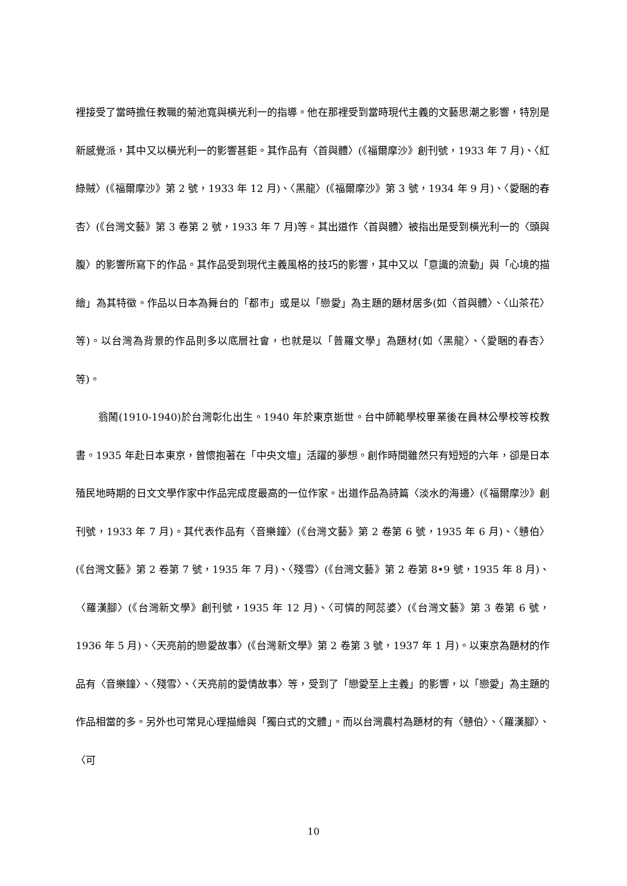裡接受了當時擔任教職的菊池寬與橫光利一的指導。他在那裡受到當時現代主義的文藝思潮之影響，特別是新感覺派，其中又以橫光利一的影響甚鉅。其作品有〈首與體〉(《福爾摩沙》創刊號，1933 年 7 月)、〈紅綠賊〉(《福爾摩沙》第 2 號，1933 年 12 月)、〈黑龍〉(《福爾摩沙》第 3 號，1934 年 9 月)、〈愛睏的春杏〉(《台灣文藝》第 3 卷第 2 號，1933 年 7 月)等。其出道作〈首與體〉被指出是受到橫光利一的〈頭與腹〉的影響所寫下的作品。其作品受到現代主義風格的技巧的影響，其中又以「意識的流動」與「心境的描繪」為其特徵。作品以日本為舞台的「都市」或是以「戀愛」為主題的題材居多(如〈首與體〉、〈山茶花〉等)。以台灣為背景的作品則多以底層社會，也就是以「普羅文學」為題材(如〈黑龍〉、〈愛睏的春杏〉等)。
翁鬧(1910-1940)於台灣彰化出生。1940 年於東京逝世。台中師範學校畢業後在員林公學校等校教書。1935 年赴日本東京，曾懷抱著在「中央文壇」活躍的夢想。創作時間雖然只有短短的六年，卻是日本殖民地時期的日文文學作家中作品完成度最高的一位作家。出道作品為詩篇〈淡水的海邊〉(《福爾摩沙》創刊號，1933 年 7 月)。其代表作品有〈音樂鐘〉(《台灣文藝》第 2 卷第 6 號，1935 年 6 月)、〈戇伯〉(《台灣文藝》第 2 卷第 7 號，1935 年 7 月)、〈殘雪〉(《台灣文藝》第 2 卷第 8•9 號，1935 年 8 月)、〈羅漢腳〉(《台灣新文學》創刊號，1935 年 12 月)、〈可憐的阿蕊婆〉(《台灣文藝》第 3 卷第 6 號，1936 年 5 月)、〈天亮前的戀愛故事〉(《台灣新文學》第 2 卷第 3 號，1937 年 1 月)。以東京為題材的作品有〈音樂鐘〉、〈殘雪〉、〈天亮前的愛情故事〉等，受到了「戀愛至上主義」的影響，以「戀愛」為主題的作品相當的多。另外也可常見心理描繪與「獨白式的文體」。而以台灣農村為題材的有〈戇伯〉、〈羅漢腳〉、〈可
10